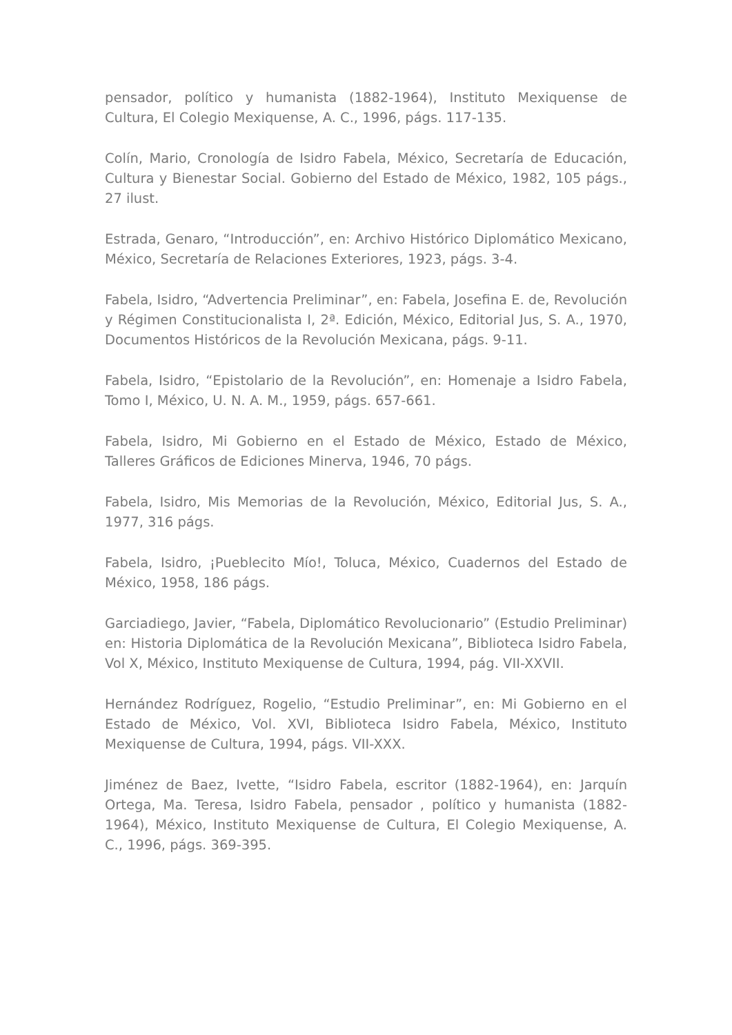pensador, político y humanista (1882-1964), Instituto Mexiquense de Cultura, El Colegio Mexiquense, A. C., 1996, págs. 117-135.
Colín, Mario, Cronología de Isidro Fabela, México, Secretaría de Educación, Cultura y Bienestar Social. Gobierno del Estado de México, 1982, 105 págs., 27 ilust.
Estrada, Genaro, “Introducción”, en: Archivo Histórico Diplomático Mexicano, México, Secretaría de Relaciones Exteriores, 1923, págs. 3-4.
Fabela, Isidro, “Advertencia Preliminar”, en: Fabela, Josefina E. de, Revolución y Régimen Constitucionalista I, 2ª. Edición, México, Editorial Jus, S. A., 1970, Documentos Históricos de la Revolución Mexicana, págs. 9-11.
Fabela, Isidro, “Epistolario de la Revolución”, en: Homenaje a Isidro Fabela, Tomo I, México, U. N. A. M., 1959, págs. 657-661.
Fabela, Isidro, Mi Gobierno en el Estado de México, Estado de México, Talleres Gráficos de Ediciones Minerva, 1946, 70 págs.
Fabela, Isidro, Mis Memorias de la Revolución, México, Editorial Jus, S. A., 1977, 316 págs.
Fabela, Isidro, ¡Pueblecito Mío!, Toluca, México, Cuadernos del Estado de México, 1958, 186 págs.
Garciadiego, Javier, “Fabela, Diplomático Revolucionario” (Estudio Preliminar) en: Historia Diplomática de la Revolución Mexicana”, Biblioteca Isidro Fabela, Vol X, México, Instituto Mexiquense de Cultura, 1994, pág. VII-XXVII.
Hernández Rodríguez, Rogelio, “Estudio Preliminar”, en: Mi Gobierno en el Estado de México, Vol. XVI, Biblioteca Isidro Fabela, México, Instituto Mexiquense de Cultura, 1994, págs. VII-XXX.
Jiménez de Baez, Ivette, “Isidro Fabela, escritor (1882-1964), en: Jarquín Ortega, Ma. Teresa, Isidro Fabela, pensador , político y humanista (1882-1964), México, Instituto Mexiquense de Cultura, El Colegio Mexiquense, A. C., 1996, págs. 369-395.